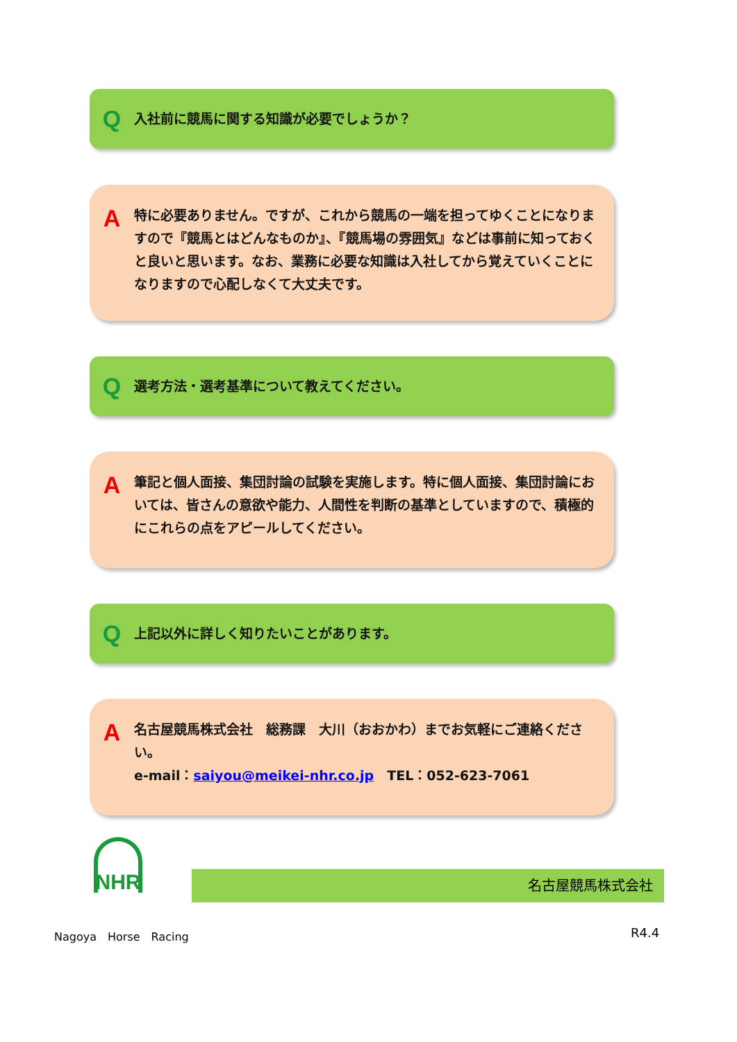Q
入社前に競馬に関する知識が必要でしょうか？
A
特に必要ありません。ですが、これから競馬の一端を担ってゆくことになりますので『競馬とはどんなものか』、『競馬場の雰囲気』などは事前に知っておくと良いと思います。なお、業務に必要な知識は入社してから覚えていくことになりますので心配しなくて大丈夫です。
Q
選考方法・選考基準について教えてください。
A
筆記と個人面接、集団討論の試験を実施します。特に個人面接、集団討論においては、皆さんの意欲や能力、人間性を判断の基準としていますので、積極的にこれらの点をアピールしてください。
Q
上記以外に詳しく知りたいことがあります。
A
名古屋競馬株式会社　総務課　大川（おおかわ）までお気軽にご連絡ください。
e-mail：saiyou@meikei-nhr.co.jp　TEL：052-623-7061
NHR
名古屋競馬株式会社
Nagoya　Horse　Racing R4.4